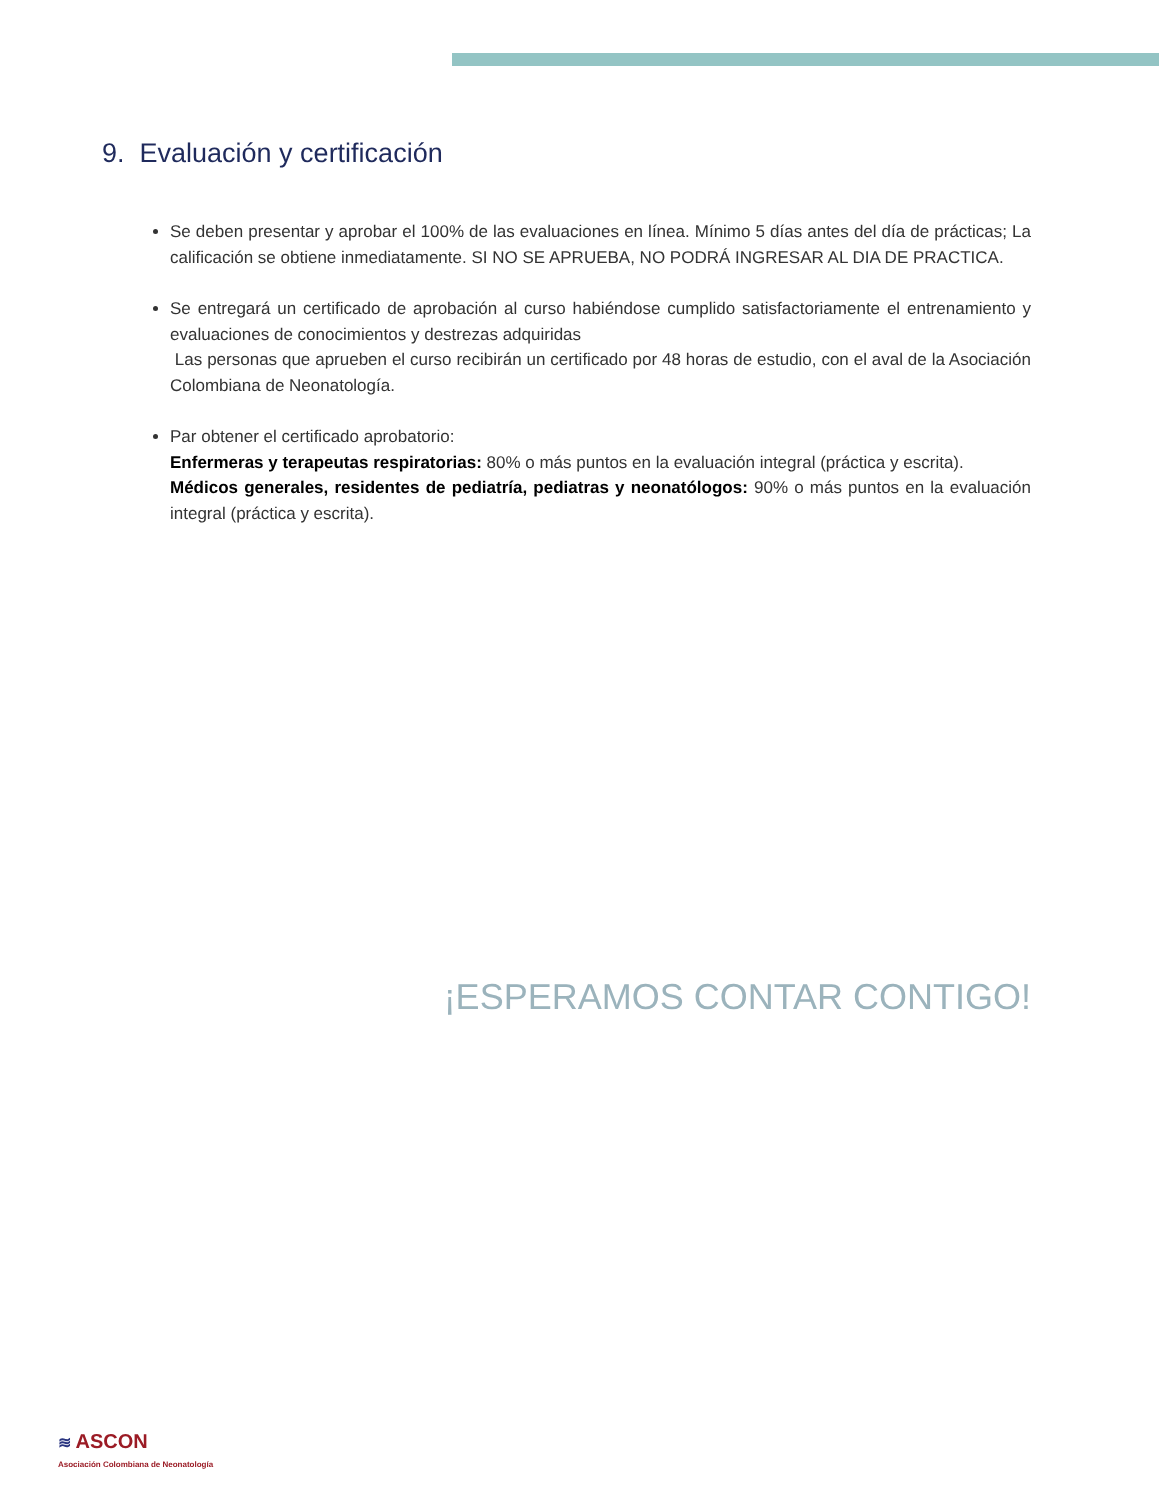9. Evaluación y certificación
Se deben presentar y aprobar el 100% de las evaluaciones en línea. Mínimo 5 días antes del día de prácticas; La calificación se obtiene inmediatamente. SI NO SE APRUEBA, NO PODRÁ INGRESAR AL DIA DE PRACTICA.
Se entregará un certificado de aprobación al curso habiéndose cumplido satisfactoriamente el entrenamiento y evaluaciones de conocimientos y destrezas adquiridas
Las personas que aprueben el curso recibirán un certificado por 48 horas de estudio, con el aval de la Asociación Colombiana de Neonatología.
Par obtener el certificado aprobatorio:
Enfermeras y terapeutas respiratorias: 80% o más puntos en la evaluación integral (práctica y escrita).
Médicos generales, residentes de pediatría, pediatras y neonatólogos: 90% o más puntos en la evaluación integral (práctica y escrita).
¡ESPERAMOS CONTAR CONTIGO!
≋ ASCON
Asociación Colombiana de Neonatología